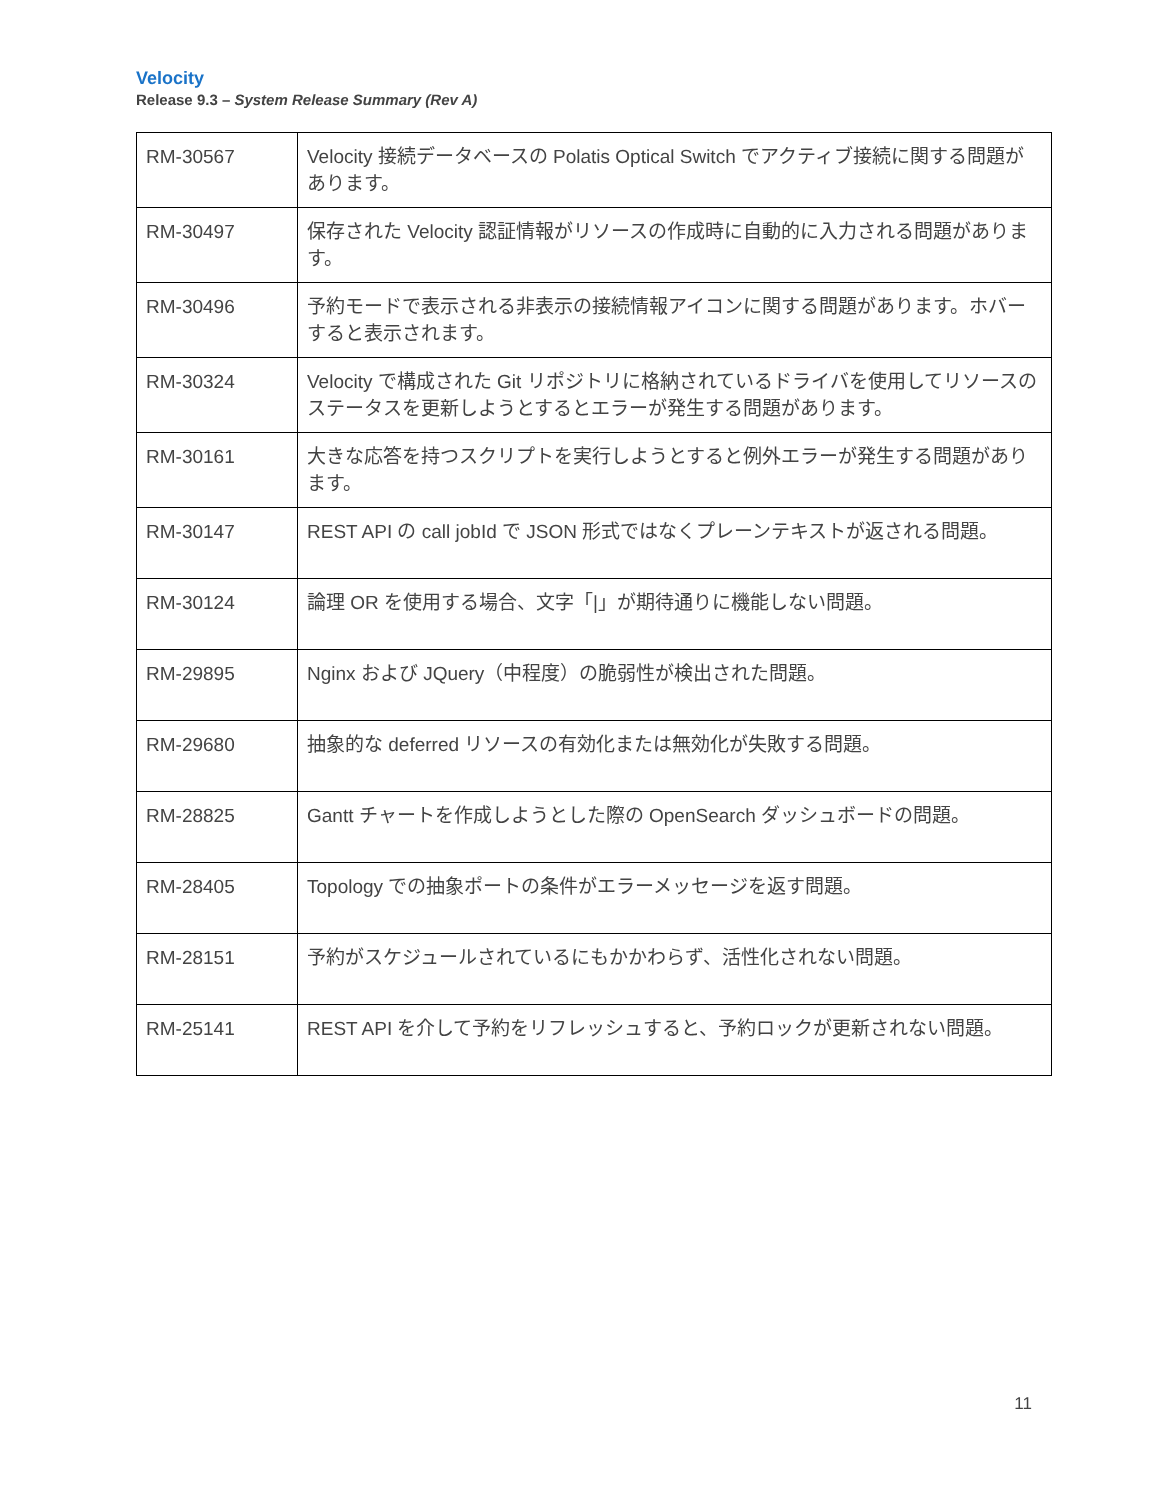Velocity
Release 9.3 – System Release Summary (Rev A)
| RM-30567 | Velocity 接続データベースの Polatis Optical Switch でアクティブ接続に関する問題があります。 |
| RM-30497 | 保存された Velocity 認証情報がリソースの作成時に自動的に入力される問題があります。 |
| RM-30496 | 予約モードで表示される非表示の接続情報アイコンに関する問題があります。ホバーすると表示されます。 |
| RM-30324 | Velocity で構成された Git リポジトリに格納されているドライバを使用してリソースのステータスを更新しようとするとエラーが発生する問題があります。 |
| RM-30161 | 大きな応答を持つスクリプトを実行しようとすると例外エラーが発生する問題があります。 |
| RM-30147 | REST API の call jobId で JSON 形式ではなくプレーンテキストが返される問題。 |
| RM-30124 | 論理 OR を使用する場合、文字「/」が期待通りに機能しない問題。 |
| RM-29895 | Nginx および JQuery（中程度）の脆弱性が検出された問題。 |
| RM-29680 | 抽象的な deferred リソースの有効化または無効化が失敗する問題。 |
| RM-28825 | Gantt チャートを作成しようとした際の OpenSearch ダッシュボードの問題。 |
| RM-28405 | Topology での抽象ポートの条件がエラーメッセージを返す問題。 |
| RM-28151 | 予約がスケジュールされているにもかかわらず、活性化されない問題。 |
| RM-25141 | REST API を介して予約をリフレッシュすると、予約ロックが更新されない問題。 |
11